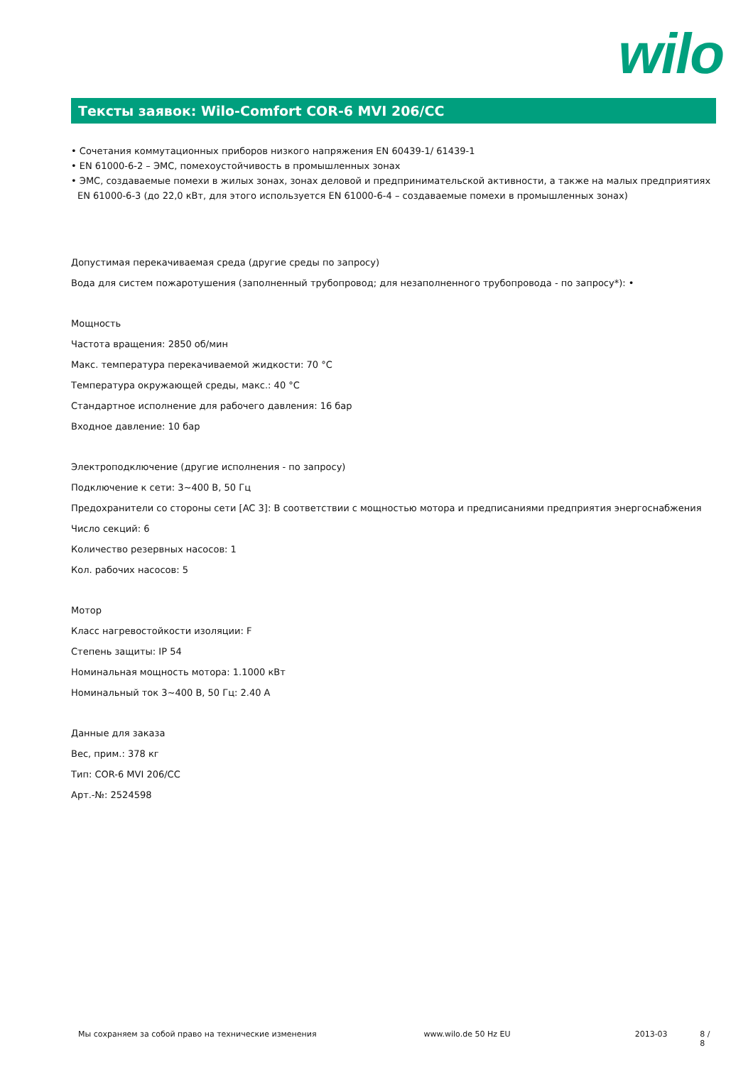wilo
Тексты заявок: Wilo-Comfort COR-6 MVI 206/CC
• Сочетания коммутационных приборов низкого напряжения EN 60439-1/ 61439-1
• EN 61000-6-2 – ЭМС, помехоустойчивость в промышленных зонах
• ЭМС, создаваемые помехи в жилых зонах, зонах деловой и предпринимательской активности, а также на малых предприятиях EN 61000-6-3 (до 22,0 кВт, для этого используется EN 61000-6-4 – создаваемые помехи в промышленных зонах)
Допустимая перекачиваемая среда (другие среды по запросу)
Вода для систем пожаротушения (заполненный трубопровод; для незаполненного трубопровода - по запросу*): •
Мощность
Частота вращения: 2850 об/мин
Макс. температура перекачиваемой жидкости: 70 °C
Температура окружающей среды, макс.: 40 °C
Стандартное исполнение для рабочего давления: 16 бар
Входное давление: 10 бар
Электроподключение (другие исполнения - по запросу)
Подключение к сети: 3~400 В, 50 Гц
Предохранители со стороны сети [AC 3]: В соответствии с мощностью мотора и предписаниями предприятия энергоснабжения
Число секций: 6
Количество резервных насосов: 1
Кол. рабочих насосов: 5
Мотор
Класс нагревостойкости изоляции: F
Степень защиты: IP 54
Номинальная мощность мотора: 1.1000 кВт
Номинальный ток 3~400 В, 50 Гц: 2.40 A
Данные для заказа
Вес, прим.: 378 кг
Тип: COR-6 MVI 206/CC
Арт.-№: 2524598
Мы сохраняем за собой право на технические изменения www.wilo.de 50 Hz EU 2013-03 8 / 8